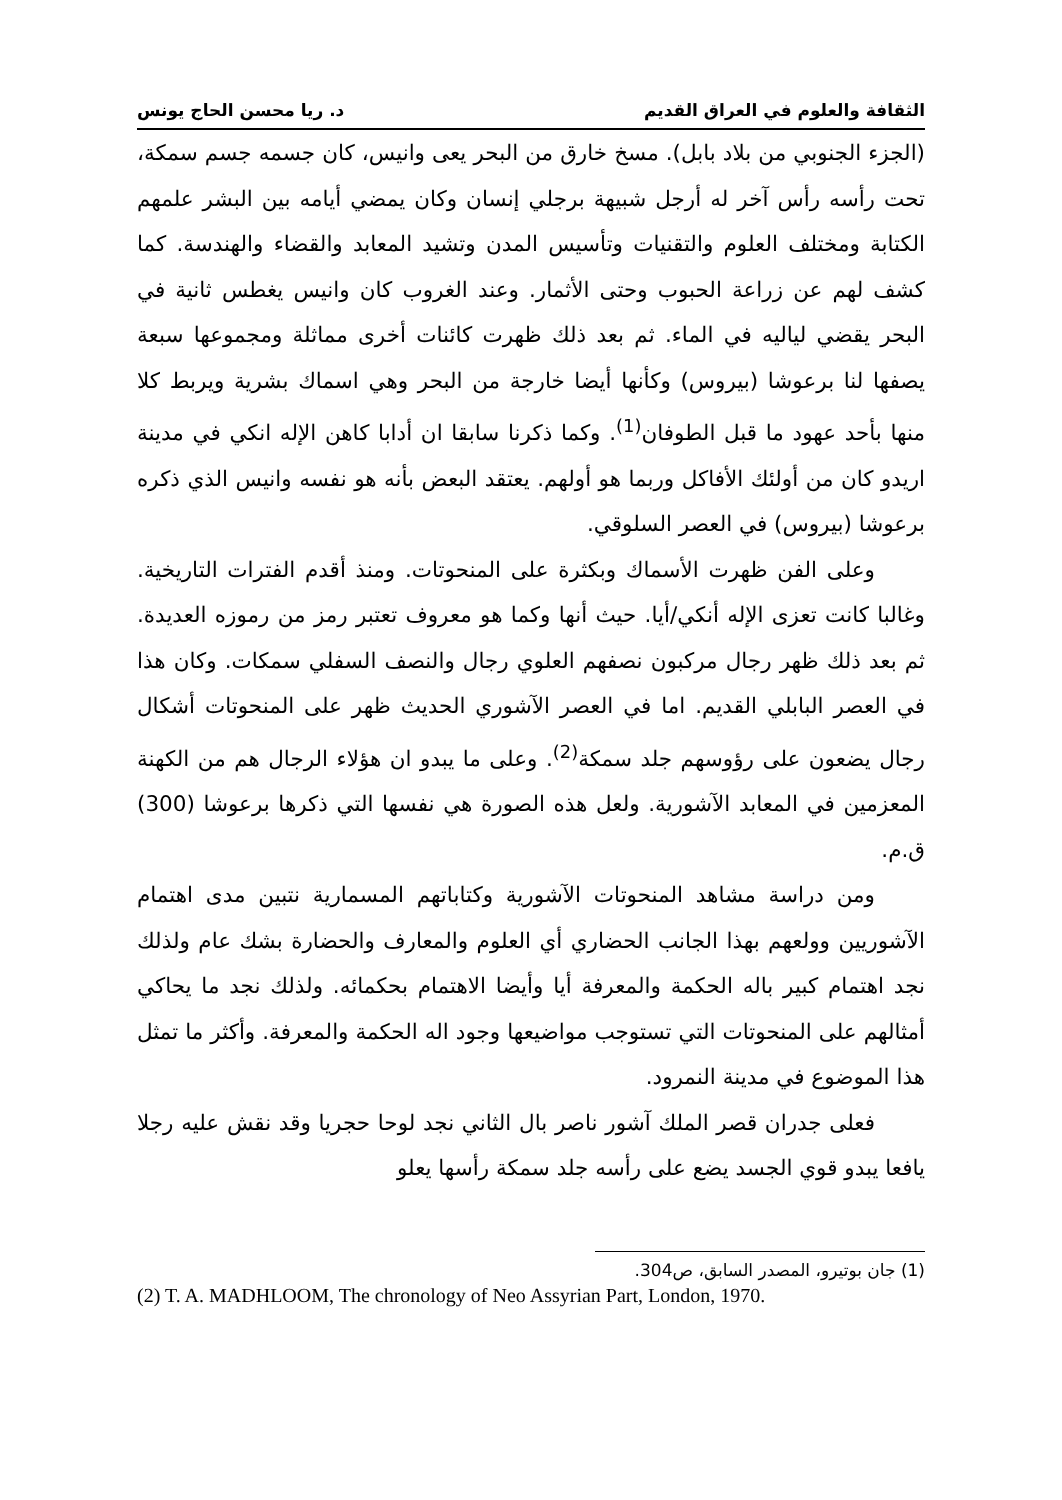الثقافة والعلوم في العراق القديم د. ريا محسن الحاج يونس
(الجزء الجنوبي من بلاد بابل). مسخ خارق من البحر يعى وانيس، كان جسمه جسم سمكة، تحت رأسه رأس آخر له أرجل شبيهة برجلي إنسان وكان يمضي أيامه بين البشر علمهم الكتابة ومختلف العلوم والتقنيات وتأسيس المدن وتشيد المعابد والقضاء والهندسة. كما كشف لهم عن زراعة الحبوب وحتى الأثمار. وعند الغروب كان وانيس يغطس ثانية في البحر يقضي لياليه في الماء. ثم بعد ذلك ظهرت كائنات أخرى مماثلة ومجموعها سبعة يصفها لنا برعوشا (بيروس) وكأنها أيضا خارجة من البحر وهي اسماك بشرية ويربط كلا منها بأحد عهود ما قبل الطوفان<sup>(1)</sup>. وكما ذكرنا سابقا ان أدابا كاهن الإله انكي في مدينة اريدو كان من أولئك الأفاكل وربما هو أولهم. يعتقد البعض بأنه هو نفسه وانيس الذي ذكره برعوشا (بيروس) في العصر السلوقي.
وعلى الفن ظهرت الأسماك وبكثرة على المنحوتات. ومنذ أقدم الفترات التاريخية. وغالبا كانت تعزى الإله أنكي/أيا. حيث أنها وكما هو معروف تعتبر رمز من رموزه العديدة. ثم بعد ذلك ظهر رجال مركبون نصفهم العلوي رجال والنصف السفلي سمكات. وكان هذا في العصر البابلي القديم. اما في العصر الآشوري الحديث ظهر على المنحوتات أشكال رجال يضعون على رؤوسهم جلد سمكة<sup>(2)</sup>. وعلى ما يبدو ان هؤلاء الرجال هم من الكهنة المعزمين في المعابد الآشورية. ولعل هذه الصورة هي نفسها التي ذكرها برعوشا (300) ق.م.
ومن دراسة مشاهد المنحوتات الآشورية وكتاباتهم المسمارية نتبين مدى اهتمام الآشوريين وولعهم بهذا الجانب الحضاري أي العلوم والمعارف والحضارة بشك عام ولذلك نجد اهتمام كبير باله الحكمة والمعرفة أيا وأيضا الاهتمام بحكمائه. ولذلك نجد ما يحاكي أمثالهم على المنحوتات التي تستوجب مواضيعها وجود اله الحكمة والمعرفة. وأكثر ما تمثل هذا الموضوع في مدينة النمرود.
فعلى جدران قصر الملك آشور ناصر بال الثاني نجد لوحا حجريا وقد نقش عليه رجلا يافعا يبدو قوي الجسد يضع على رأسه جلد سمكة رأسها يعلو
(1) جان بوتيرو، المصدر السابق، ص304.
(2) T. A. MADHLOOM, The chronology of Neo Assyrian Part, London, 1970.